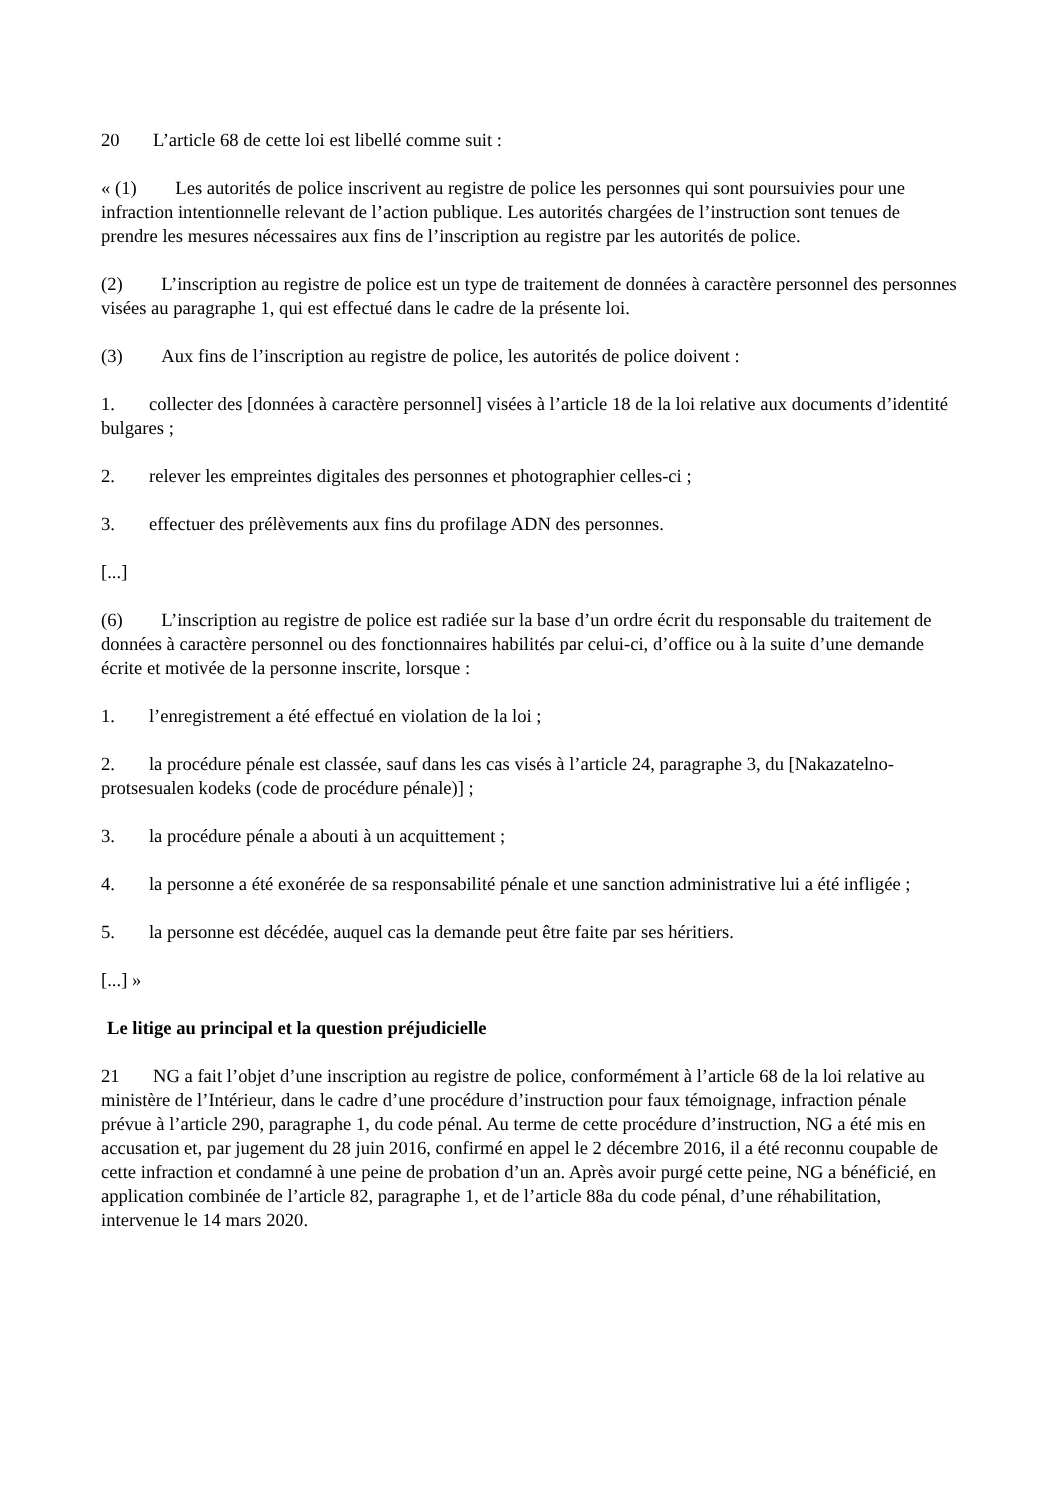20 L’article 68 de cette loi est libellé comme suit :
« (1) Les autorités de police inscrivent au registre de police les personnes qui sont poursuivies pour une infraction intentionnelle relevant de l’action publique. Les autorités chargées de l’instruction sont tenues de prendre les mesures nécessaires aux fins de l’inscription au registre par les autorités de police.
(2) L’inscription au registre de police est un type de traitement de données à caractère personnel des personnes visées au paragraphe 1, qui est effectué dans le cadre de la présente loi.
(3) Aux fins de l’inscription au registre de police, les autorités de police doivent :
1. collecter des [données à caractère personnel] visées à l’article 18 de la loi relative aux documents d’identité bulgares ;
2. relever les empreintes digitales des personnes et photographier celles-ci ;
3. effectuer des prélèvements aux fins du profilage ADN des personnes.
[...]
(6) L’inscription au registre de police est radiée sur la base d’un ordre écrit du responsable du traitement de données à caractère personnel ou des fonctionnaires habilités par celui-ci, d’office ou à la suite d’une demande écrite et motivée de la personne inscrite, lorsque :
1. l’enregistrement a été effectué en violation de la loi ;
2. la procédure pénale est classée, sauf dans les cas visés à l’article 24, paragraphe 3, du [Nakazatelno-protsesualen kodeks (code de procédure pénale)] ;
3. la procédure pénale a abouti à un acquittement ;
4. la personne a été exonérée de sa responsabilité pénale et une sanction administrative lui a été infligée ;
5. la personne est décédée, auquel cas la demande peut être faite par ses héritiers.
[...] »
Le litige au principal et la question préjudicielle
21 NG a fait l’objet d’une inscription au registre de police, conformément à l’article 68 de la loi relative au ministère de l’Intérieur, dans le cadre d’une procédure d’instruction pour faux témoignage, infraction pénale prévue à l’article 290, paragraphe 1, du code pénal. Au terme de cette procédure d’instruction, NG a été mis en accusation et, par jugement du 28 juin 2016, confirmé en appel le 2 décembre 2016, il a été reconnu coupable de cette infraction et condamné à une peine de probation d’un an. Après avoir purgé cette peine, NG a bénéficié, en application combinée de l’article 82, paragraphe 1, et de l’article 88a du code pénal, d’une réhabilitation, intervenue le 14 mars 2020.